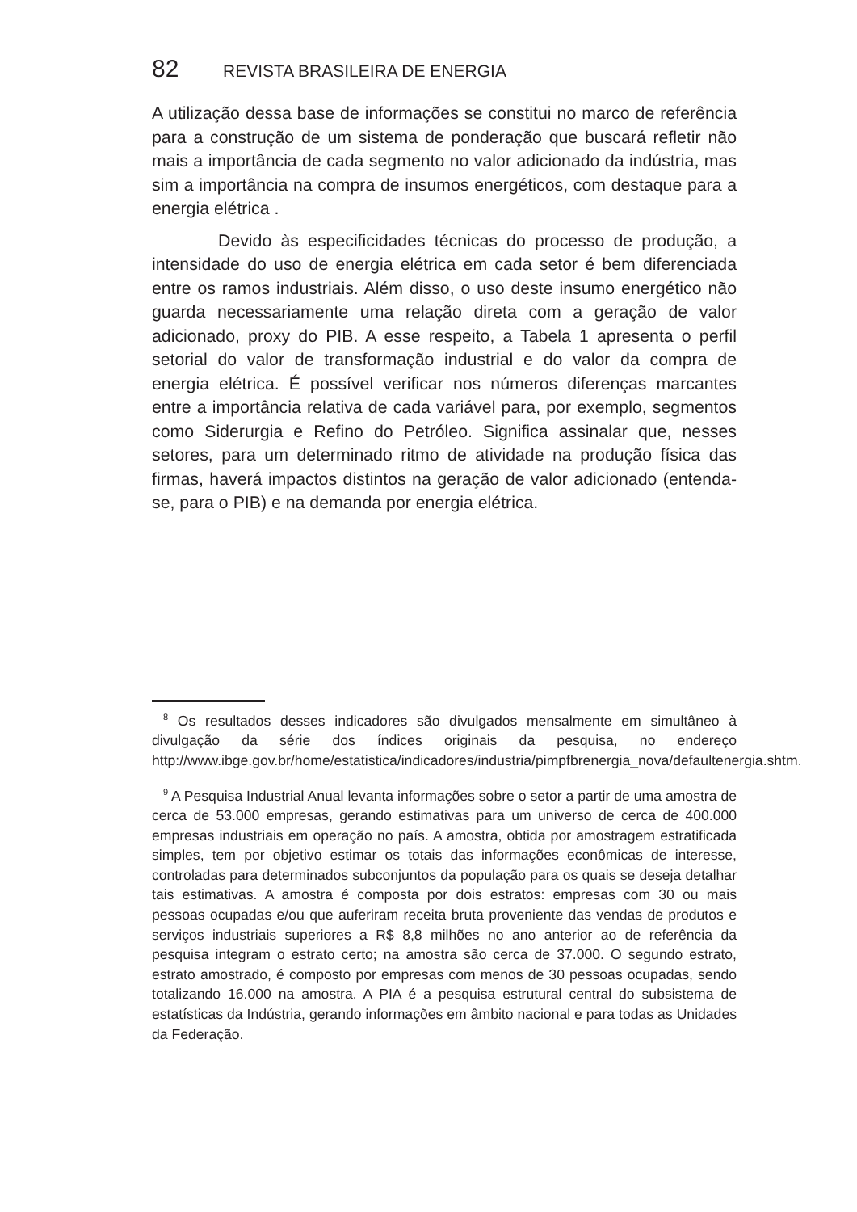82 REVISTA BRASILEIRA DE ENERGIA
A utilização dessa base de informações se constitui no marco de referência para a construção de um sistema de ponderação que buscará refletir não mais a importância de cada segmento no valor adicionado da indústria, mas sim a importância na compra de insumos energéticos, com destaque para a energia elétrica .
Devido às especificidades técnicas do processo de produção, a intensidade do uso de energia elétrica em cada setor é bem diferenciada entre os ramos industriais. Além disso, o uso deste insumo energético não guarda necessariamente uma relação direta com a geração de valor adicionado, proxy do PIB. A esse respeito, a Tabela 1 apresenta o perfil setorial do valor de transformação industrial e do valor da compra de energia elétrica. É possível verificar nos números diferenças marcantes entre a importância relativa de cada variável para, por exemplo, segmentos como Siderurgia e Refino do Petróleo. Significa assinalar que, nesses setores, para um determinado ritmo de atividade na produção física das firmas, haverá impactos distintos na geração de valor adicionado (entenda-se, para o PIB) e na demanda por energia elétrica.
<sup>8</sup> Os resultados desses indicadores são divulgados mensalmente em simultâneo à divulgação da série dos índices originais da pesquisa, no endereço http://www.ibge.gov.br/home/estatistica/indicadores/industria/pimpfbrenergia_nova/defaultenergia.shtm.
<sup>9</sup> A Pesquisa Industrial Anual levanta informações sobre o setor a partir de uma amostra de cerca de 53.000 empresas, gerando estimativas para um universo de cerca de 400.000 empresas industriais em operação no país. A amostra, obtida por amostragem estratificada simples, tem por objetivo estimar os totais das informações econômicas de interesse, controladas para determinados subconjuntos da população para os quais se deseja detalhar tais estimativas. A amostra é composta por dois estratos: empresas com 30 ou mais pessoas ocupadas e/ou que auferiram receita bruta proveniente das vendas de produtos e serviços industriais superiores a R$ 8,8 milhões no ano anterior ao de referência da pesquisa integram o estrato certo; na amostra são cerca de 37.000. O segundo estrato, estrato amostrado, é composto por empresas com menos de 30 pessoas ocupadas, sendo totalizando 16.000 na amostra. A PIA é a pesquisa estrutural central do subsistema de estatísticas da Indústria, gerando informações em âmbito nacional e para todas as Unidades da Federação.